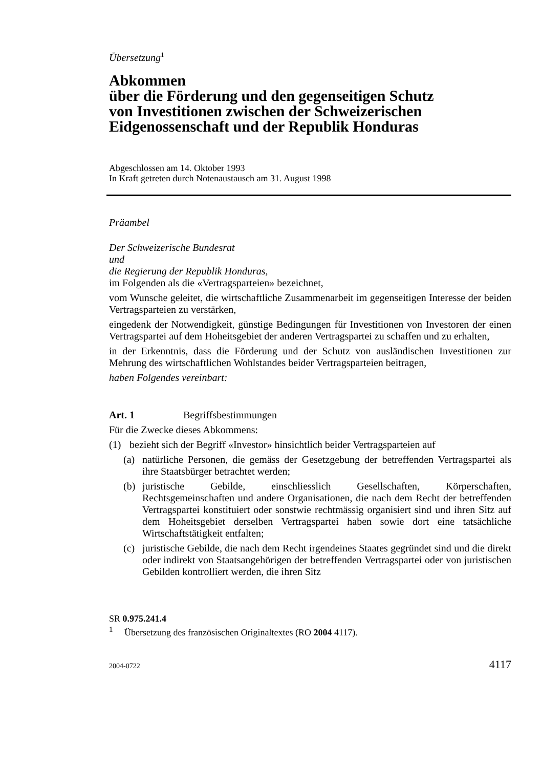Übersetzung<sup>1</sup>
Abkommen
über die Förderung und den gegenseitigen Schutz
von Investitionen zwischen der Schweizerischen
Eidgenossenschaft und der Republik Honduras
Abgeschlossen am 14. Oktober 1993
In Kraft getreten durch Notenaustausch am 31. August 1998
Präambel
Der Schweizerische Bundesrat
und
die Regierung der Republik Honduras,
im Folgenden als die «Vertragsparteien» bezeichnet,
vom Wunsche geleitet, die wirtschaftliche Zusammenarbeit im gegenseitigen Interesse der beiden Vertragsparteien zu verstärken,
eingedenk der Notwendigkeit, günstige Bedingungen für Investitionen von Investoren der einen Vertragspartei auf dem Hoheitsgebiet der anderen Vertragspartei zu schaffen und zu erhalten,
in der Erkenntnis, dass die Förderung und der Schutz von ausländischen Investitionen zur Mehrung des wirtschaftlichen Wohlstandes beider Vertragsparteien beitragen,
haben Folgendes vereinbart:
Art. 1 Begriffsbestimmungen
Für die Zwecke dieses Abkommens:
(1) bezieht sich der Begriff «Investor» hinsichtlich beider Vertragsparteien auf
(a) natürliche Personen, die gemäss der Gesetzgebung der betreffenden Vertragspartei als ihre Staatsbürger betrachtet werden;
(b) juristische Gebilde, einschliesslich Gesellschaften, Körperschaften, Rechtsgemeinschaften und andere Organisationen, die nach dem Recht der betreffenden Vertragspartei konstituiert oder sonstwie rechtmässig organisiert sind und ihren Sitz auf dem Hoheitsgebiet derselben Vertragspartei haben sowie dort eine tatsächliche Wirtschaftstätigkeit entfalten;
(c) juristische Gebilde, die nach dem Recht irgendeines Staates gegründet sind und die direkt oder indirekt von Staatsangehörigen der betreffenden Vertragspartei oder von juristischen Gebilden kontrolliert werden, die ihren Sitz
SR 0.975.241.4
<sup>1</sup> Übersetzung des französischen Originaltextes (RO 2004 4117).
2004-0722 4117